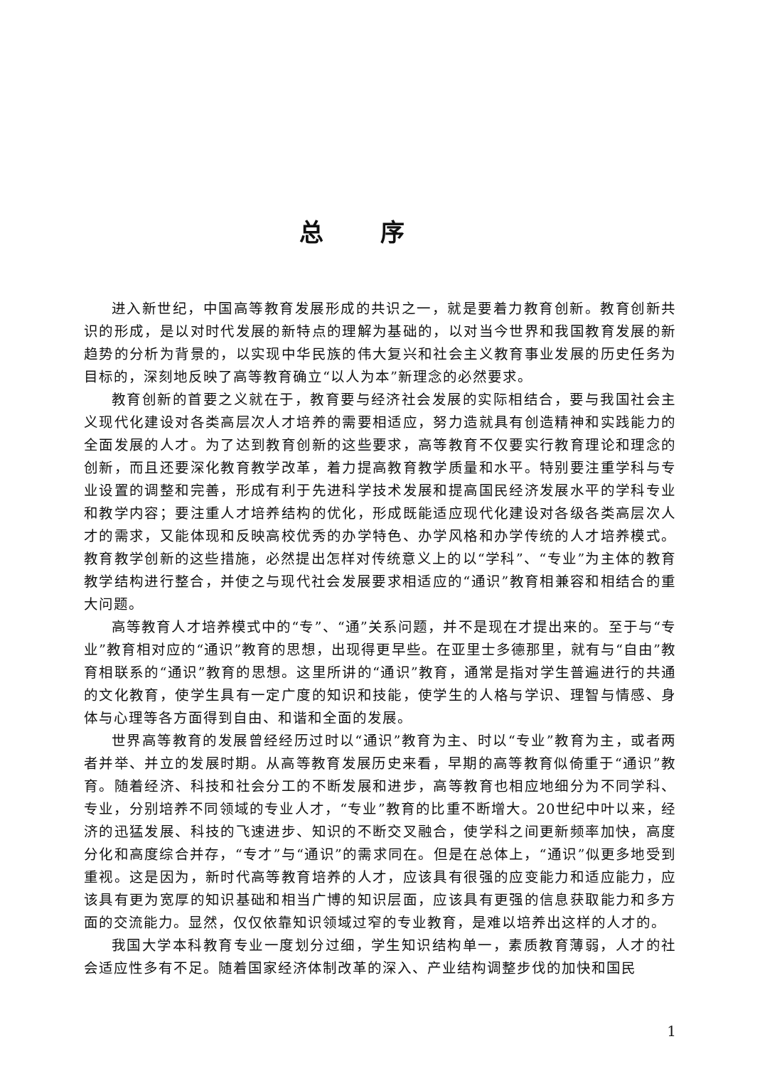总序
进入新世纪，中国高等教育发展形成的共识之一，就是要着力教育创新。教育创新共识的形成，是以对时代发展的新特点的理解为基础的，以对当今世界和我国教育发展的新趋势的分析为背景的，以实现中华民族的伟大复兴和社会主义教育事业发展的历史任务为目标的，深刻地反映了高等教育确立“以人为本”新理念的必然要求。
教育创新的首要之义就在于，教育要与经济社会发展的实际相结合，要与我国社会主义现代化建设对各类高层次人才培养的需要相适应，努力造就具有创造精神和实践能力的全面发展的人才。为了达到教育创新的这些要求，高等教育不仅要实行教育理论和理念的创新，而且还要深化教育教学改革，着力提高教育教学质量和水平。特别要注重学科与专业设置的调整和完善，形成有利于先进科学技术发展和提高国民经济发展水平的学科专业和教学内容；要注重人才培养结构的优化，形成既能适应现代化建设对各级各类高层次人才的需求，又能体现和反映高校优秀的办学特色、办学风格和办学传统的人才培养模式。教育教学创新的这些措施，必然提出怎样对传统意义上的以“学科”、“专业”为主体的教育教学结构进行整合，并使之与现代社会发展要求相适应的“通识”教育相兼容和相结合的重大问题。
高等教育人才培养模式中的“专”、“通”关系问题，并不是现在才提出来的。至于与“专业”教育相对应的“通识”教育的思想，出现得更早些。在亚里士多德那里，就有与“自由”教育相联系的“通识”教育的思想。这里所讲的“通识”教育，通常是指对学生普遍进行的共通的文化教育，使学生具有一定广度的知识和技能，使学生的人格与学识、理智与情感、身体与心理等各方面得到自由、和谐和全面的发展。
世界高等教育的发展曾经经历过时以“通识”教育为主、时以“专业”教育为主，或者两者并举、并立的发展时期。从高等教育发展历史来看，早期的高等教育似倚重于“通识”教育。随着经济、科技和社会分工的不断发展和进步，高等教育也相应地细分为不同学科、专业，分别培养不同领域的专业人才，“专业”教育的比重不断增大。20世纪中叶以来，经济的迅猛发展、科技的飞速进步、知识的不断交叉融合，使学科之间更新频率加快，高度分化和高度综合并存，“专才”与“通识”的需求同在。但是在总体上，“通识”似更多地受到重视。这是因为，新时代高等教育培养的人才，应该具有很强的应变能力和适应能力，应该具有更为宽厚的知识基础和相当广博的知识层面，应该具有更强的信息获取能力和多方面的交流能力。显然，仅仅依靠知识领域过窄的专业教育，是难以培养出这样的人才的。
我国大学本科教育专业一度划分过细，学生知识结构单一，素质教育薄弱，人才的社会适应性多有不足。随着国家经济体制改革的深入、产业结构调整步伐的加快和国民
1